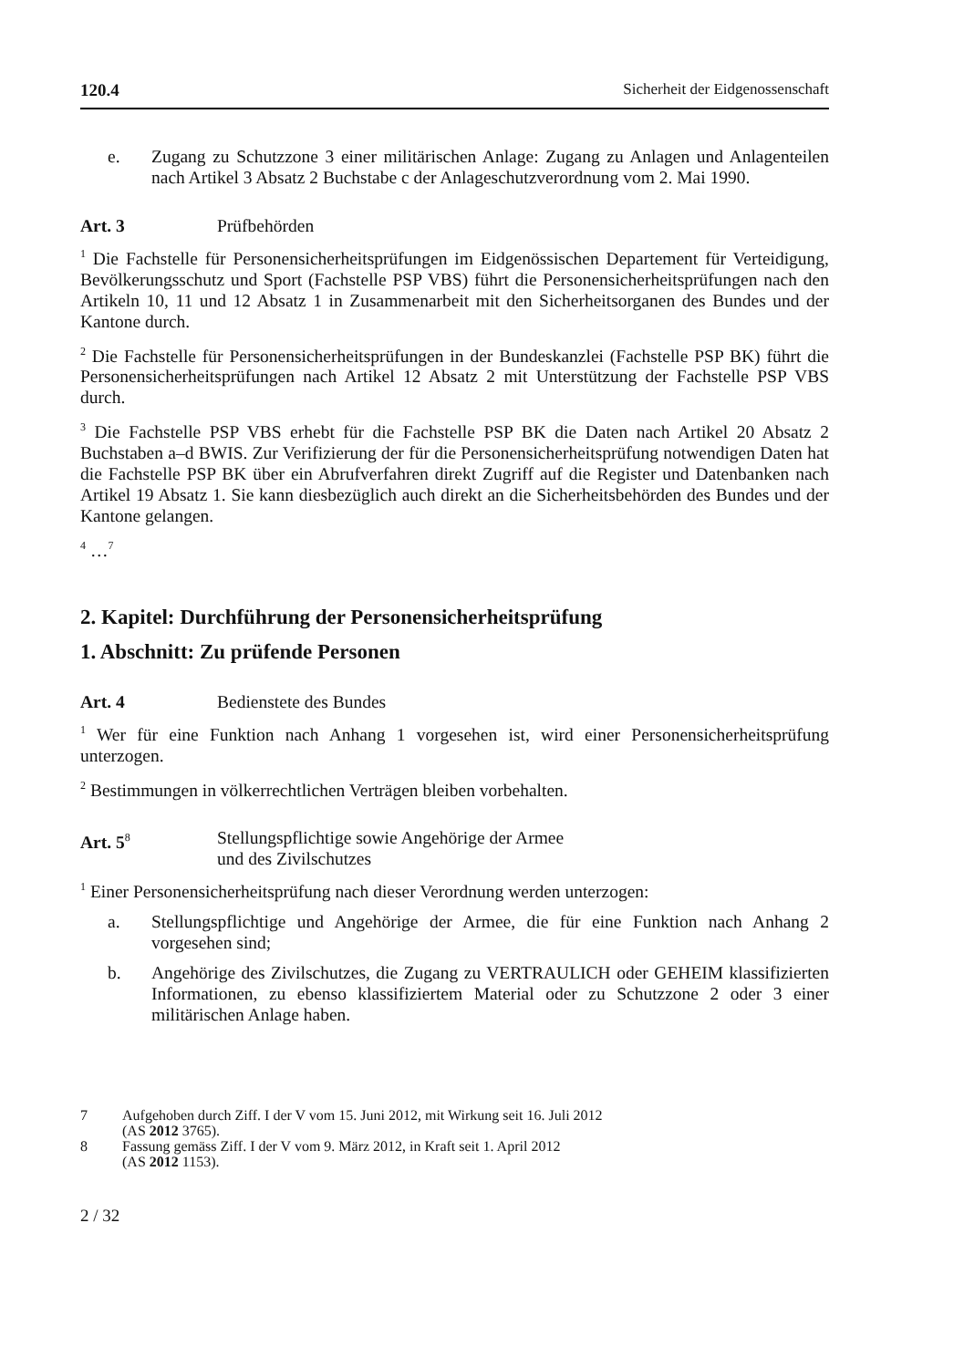120.4 Sicherheit der Eidgenossenschaft
e. Zugang zu Schutzzone 3 einer militärischen Anlage: Zugang zu Anlagen und Anlagenteilen nach Artikel 3 Absatz 2 Buchstabe c der Anlageschutzverordnung vom 2. Mai 1990.
Art. 3 Prüfbehörden
<sup>1</sup> Die Fachstelle für Personensicherheitsprüfungen im Eidgenössischen Departement für Verteidigung, Bevölkerungsschutz und Sport (Fachstelle PSP VBS) führt die Personensicherheitsprüfungen nach den Artikeln 10, 11 und 12 Absatz 1 in Zusammenarbeit mit den Sicherheitsorganen des Bundes und der Kantone durch.
<sup>2</sup> Die Fachstelle für Personensicherheitsprüfungen in der Bundeskanzlei (Fachstelle PSP BK) führt die Personensicherheitsprüfungen nach Artikel 12 Absatz 2 mit Unterstützung der Fachstelle PSP VBS durch.
<sup>3</sup> Die Fachstelle PSP VBS erhebt für die Fachstelle PSP BK die Daten nach Artikel 20 Absatz 2 Buchstaben a–d BWIS. Zur Verifizierung der für die Personensicherheitsprüfung notwendigen Daten hat die Fachstelle PSP BK über ein Abrufverfahren direkt Zugriff auf die Register und Datenbanken nach Artikel 19 Absatz 1. Sie kann diesbezüglich auch direkt an die Sicherheitsbehörden des Bundes und der Kantone gelangen.
<sup>4</sup> …<sup>7</sup>
2. Kapitel: Durchführung der Personensicherheitsprüfung
1. Abschnitt: Zu prüfende Personen
Art. 4 Bedienstete des Bundes
<sup>1</sup> Wer für eine Funktion nach Anhang 1 vorgesehen ist, wird einer Personensicherheitsprüfung unterzogen.
<sup>2</sup> Bestimmungen in völkerrechtlichen Verträgen bleiben vorbehalten.
Art. 5<sup>8</sup> Stellungspflichtige sowie Angehörige der Armee
und des Zivilschutzes
<sup>1</sup> Einer Personensicherheitsprüfung nach dieser Verordnung werden unterzogen:
a. Stellungspflichtige und Angehörige der Armee, die für eine Funktion nach Anhang 2 vorgesehen sind;
b. Angehörige des Zivilschutzes, die Zugang zu VERTRAULICH oder GEHEIM klassifizierten Informationen, zu ebenso klassifiziertem Material oder zu Schutzzone 2 oder 3 einer militärischen Anlage haben.
7 Aufgehoben durch Ziff. I der V vom 15. Juni 2012, mit Wirkung seit 16. Juli 2012
(AS 2012 3765).
8 Fassung gemäss Ziff. I der V vom 9. März 2012, in Kraft seit 1. April 2012
(AS 2012 1153).
2 / 32